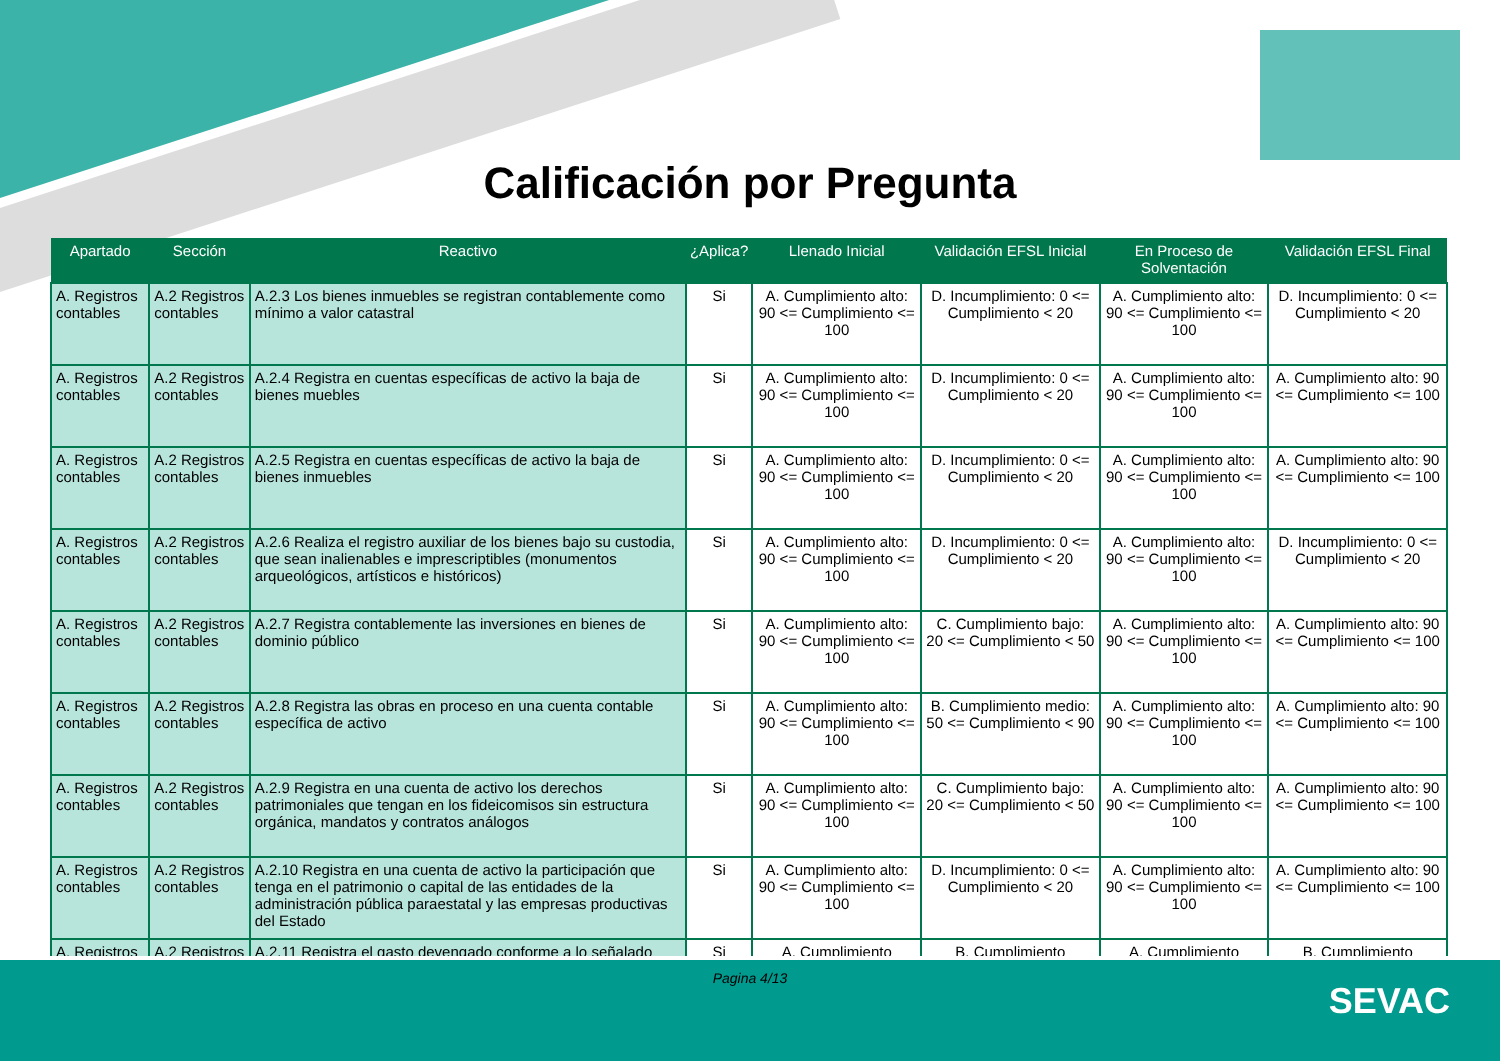Calificación por Pregunta
| Apartado | Sección | Reactivo | ¿Aplica? | Llenado Inicial | Validación EFSL Inicial | En Proceso de Solventación | Validación EFSL Final |
| --- | --- | --- | --- | --- | --- | --- | --- |
| A. Registros contables | A.2 Registros contables | A.2.3 Los bienes inmuebles se registran contablemente como mínimo a valor catastral | Si | A. Cumplimiento alto: 90 <= Cumplimiento <= 100 | D. Incumplimiento: 0 <= Cumplimiento < 20 | A. Cumplimiento alto: 90 <= Cumplimiento <= 100 | D. Incumplimiento: 0 <= Cumplimiento < 20 |
| A. Registros contables | A.2 Registros contables | A.2.4 Registra en cuentas específicas de activo la baja de bienes muebles | Si | A. Cumplimiento alto: 90 <= Cumplimiento <= 100 | D. Incumplimiento: 0 <= Cumplimiento < 20 | A. Cumplimiento alto: 90 <= Cumplimiento <= 100 | A. Cumplimiento alto: 90 <= Cumplimiento <= 100 |
| A. Registros contables | A.2 Registros contables | A.2.5 Registra en cuentas específicas de activo la baja de bienes inmuebles | Si | A. Cumplimiento alto: 90 <= Cumplimiento <= 100 | D. Incumplimiento: 0 <= Cumplimiento < 20 | A. Cumplimiento alto: 90 <= Cumplimiento <= 100 | A. Cumplimiento alto: 90 <= Cumplimiento <= 100 |
| A. Registros contables | A.2 Registros contables | A.2.6 Realiza el registro auxiliar de los bienes bajo su custodia, que sean inalienables e imprescriptibles (monumentos arqueológicos, artísticos e históricos) | Si | A. Cumplimiento alto: 90 <= Cumplimiento <= 100 | D. Incumplimiento: 0 <= Cumplimiento < 20 | A. Cumplimiento alto: 90 <= Cumplimiento <= 100 | D. Incumplimiento: 0 <= Cumplimiento < 20 |
| A. Registros contables | A.2 Registros contables | A.2.7 Registra contablemente las inversiones en bienes de dominio público | Si | A. Cumplimiento alto: 90 <= Cumplimiento <= 100 | C. Cumplimiento bajo: 20 <= Cumplimiento < 50 | A. Cumplimiento alto: 90 <= Cumplimiento <= 100 | A. Cumplimiento alto: 90 <= Cumplimiento <= 100 |
| A. Registros contables | A.2 Registros contables | A.2.8 Registra las obras en proceso en una cuenta contable específica de activo | Si | A. Cumplimiento alto: 90 <= Cumplimiento <= 100 | B. Cumplimiento medio: 50 <= Cumplimiento < 90 | A. Cumplimiento alto: 90 <= Cumplimiento <= 100 | A. Cumplimiento alto: 90 <= Cumplimiento <= 100 |
| A. Registros contables | A.2 Registros contables | A.2.9 Registra en una cuenta de activo los derechos patrimoniales que tengan en los fideicomisos sin estructura orgánica, mandatos y contratos análogos | Si | A. Cumplimiento alto: 90 <= Cumplimiento <= 100 | C. Cumplimiento bajo: 20 <= Cumplimiento < 50 | A. Cumplimiento alto: 90 <= Cumplimiento <= 100 | A. Cumplimiento alto: 90 <= Cumplimiento <= 100 |
| A. Registros contables | A.2 Registros contables | A.2.10 Registra en una cuenta de activo la participación que tenga en el patrimonio o capital de las entidades de la administración pública paraestatal y las empresas productivas del Estado | Si | A. Cumplimiento alto: 90 <= Cumplimiento <= 100 | D. Incumplimiento: 0 <= Cumplimiento < 20 | A. Cumplimiento alto: 90 <= Cumplimiento <= 100 | A. Cumplimiento alto: 90 <= Cumplimiento <= 100 |
| A. Registros | A.2 Registros | A.2.11 Registra el gasto devengado conforme a lo señalado | Si | A. Cumplimiento | B. Cumplimiento | A. Cumplimiento | B. Cumplimiento |
Pagina 4/13
SEVAC